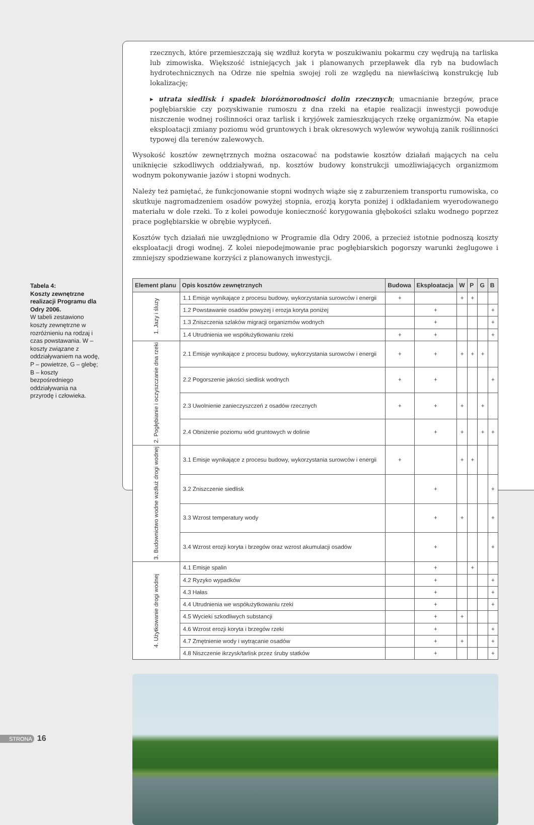Tabela 4:
Koszty zewnętrzne realizacji Programu dla Odry 2006.
W tabeli zestawiono koszty zewnętrzne w rozróżnieniu na rodzaj i czas powstawania. W – koszty związane z oddziaływaniem na wodę, P – powietrze, G – glebę; B – koszty bezpośredniego oddziaływania na przyrodę i człowieka.
rzecznych, które przemieszczają się wzdłuż koryta w poszukiwaniu pokarmu czy wędrują na tarliska lub zimowiska. Większość istniejących jak i planowanych przepławek dla ryb na budowlach hydrotechnicznych na Odrze nie spełnia swojej roli ze względu na niewłaściwą konstrukcję lub lokalizację;
▸ utrata siedlisk i spadek bioróżnorodności dolin rzecznych; umacnianie brzegów, prace pogłębiarskie czy pozyskiwanie rumoszu z dna rzeki na etapie realizacji inwestycji powoduje niszczenie wodnej roślinności oraz tarlisk i kryjówek zamieszkujących rzekę organizmów. Na etapie eksploatacji zmiany poziomu wód gruntowych i brak okresowych wylewów wywołują zanik roślinności typowej dla terenów zalewowych.
Wysokość kosztów zewnętrznych można oszacować na podstawie kosztów działań mających na celu uniknięcie szkodliwych oddziaływań, np. kosztów budowy konstrukcji umożliwiających organizmom wodnym pokonywanie jazów i stopni wodnych.
Należy też pamiętać, że funkcjonowanie stopni wodnych wiąże się z zaburzeniem transportu rumowiska, co skutkuje nagromadzeniem osadów powyżej stopnia, erozją koryta poniżej i odkładaniem wyerodowanego materiału w dole rzeki. To z kolei powoduje konieczność korygowania głębokości szlaku wodnego poprzez prace pogłębiarskie w obrębie wypłyceń.
Kosztów tych działań nie uwzględniono w Programie dla Odry 2006, a przecież istotnie podnoszą koszty eksploatacji drogi wodnej. Z kolei niepodejmowanie prac pogłębiarskich pogorszy warunki żeglugowe i zmniejszy spodziewane korzyści z planowanych inwestycji.
| Element planu | Opis kosztów zewnętrznych | Budowa | Eksploatacja | W | P | G | B |
| --- | --- | --- | --- | --- | --- | --- | --- |
| 1. Jazy i śluzy | 1.1 Emisje wynikające z procesu budowy, wykorzystania surowców i energii | + | | + | + | | |
| | 1.2 Powstawanie osadów powyżej i erozja koryta poniżej | | + | | | | + |
| | 1.3 Zniszczenia szlaków migracji organizmów wodnych | | + | | | | + |
| | 1.4 Utrudnienia we współużytkowaniu rzeki | + | + | | | | + |
| 2. Pogłębianie i oczyszczanie dna rzeki | 2.1 Emisje wynikające z procesu budowy, wykorzystania surowców i energii | + | + | + | + | + | |
| | 2.2 Pogorszenie jakości siedlisk wodnych | + | + | | | | + |
| | 2.3 Uwolnienie zanieczyszczeń z osadów rzecznych | + | + | + | | + | |
| | 2.4 Obniżenie poziomu wód gruntowych w dolinie | | + | + | | + | + |
| 3. Budownictwo wodne wzdłuż drogi wodnej | 3.1 Emisje wynikające z procesu budowy, wykorzystania surowców i energii | + | | + | + | | |
| | 3.2 Zniszczenie siedlisk | | + | | | | + |
| | 3.3 Wzrost temperatury wody | | + | + | | | + |
| | 3.4 Wzrost erozji koryta i brzegów oraz wzrost akumulacji osadów | | + | | | | + |
| 4. Użytkowanie drogi wodnej | 4.1 Emisje spalin | | + | | + | | |
| | 4.2 Ryzyko wypadków | | + | | | | + |
| | 4.3 Hałas | | + | | | | + |
| | 4.4 Utrudnienia we współużytkowaniu rzeki | | + | | | | + |
| | 4.5 Wycieki szkodliwych substancji | | + | + | | | |
| | 4.6 Wzrost erozji koryta i brzegów rzeki | | + | | | | + |
| | 4.7 Zmętnienie wody i wytrącanie osadów | | + | + | | | + |
| | 4.8 Niszczenie ikrzysk/tarlisk przez śruby statków | | + | | | | + |
STRONA 16